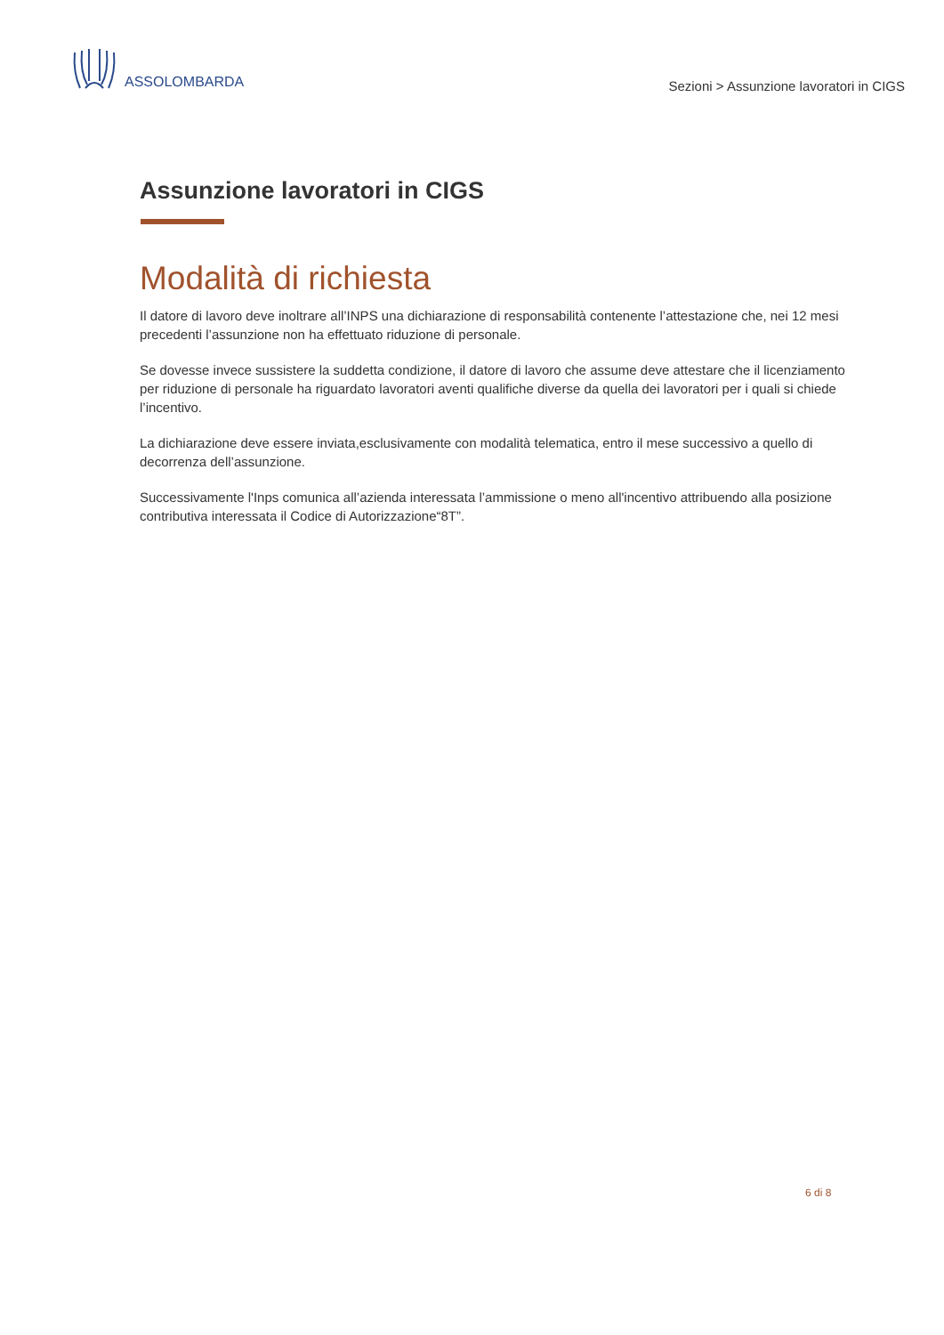ASSOLOMBARDA
Sezioni > Assunzione lavoratori in CIGS
Assunzione lavoratori in CIGS
Modalità di richiesta
Il datore di lavoro deve inoltrare all’INPS una dichiarazione di responsabilità contenente l’attestazione che, nei 12 mesi precedenti l’assunzione non ha effettuato riduzione di personale.
Se dovesse invece sussistere la suddetta condizione, il datore di lavoro che assume deve attestare che il licenziamento per riduzione di personale ha riguardato lavoratori aventi qualifiche diverse da quella dei lavoratori per i quali si chiede l’incentivo.
La dichiarazione deve essere inviata,esclusivamente con modalità telematica, entro il mese successivo a quello di decorrenza dell’assunzione.
Successivamente l'Inps comunica all’azienda interessata l’ammissione o meno all'incentivo attribuendo alla posizione contributiva interessata il Codice di Autorizzazione“8T”.
6 di 8